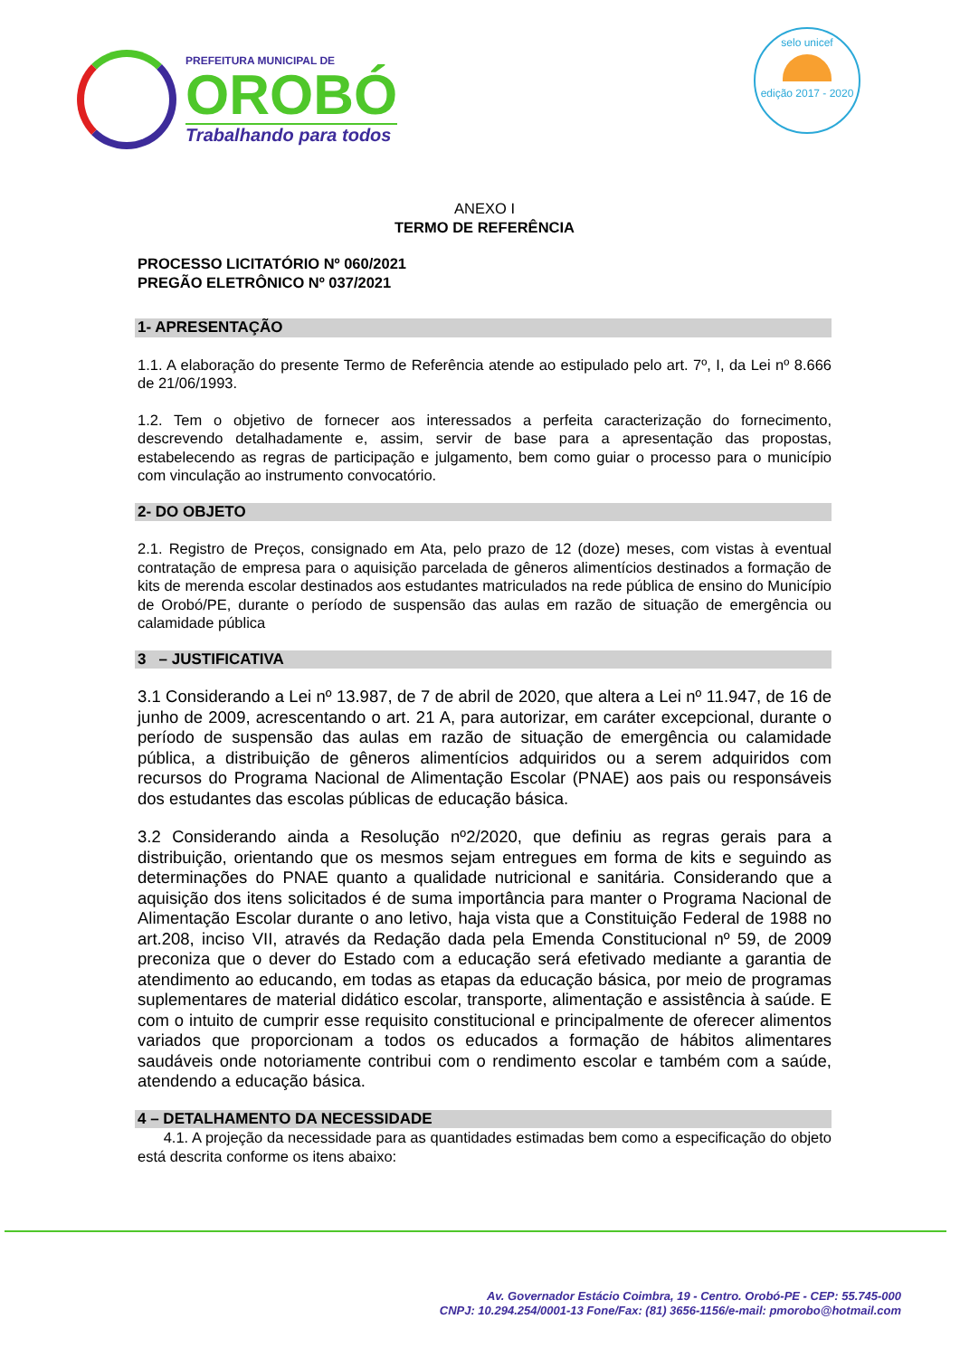PREFEITURA MUNICIPAL DE
OROBÓ
Trabalhando para todos
selo unicef
edição 2017 - 2020
ANEXO I
TERMO DE REFERÊNCIA
PROCESSO LICITATÓRIO Nº 060/2021
PREGÃO ELETRÔNICO Nº 037/2021
1- APRESENTAÇÃO
1.1. A elaboração do presente Termo de Referência atende ao estipulado pelo art. 7º, I, da Lei nº 8.666 de 21/06/1993.
1.2. Tem o objetivo de fornecer aos interessados a perfeita caracterização do fornecimento, descrevendo detalhadamente e, assim, servir de base para a apresentação das propostas, estabelecendo as regras de participação e julgamento, bem como guiar o processo para o município com vinculação ao instrumento convocatório.
2- DO OBJETO
2.1. Registro de Preços, consignado em Ata, pelo prazo de 12 (doze) meses, com vistas à eventual contratação de empresa para o aquisição parcelada de gêneros alimentícios destinados a formação de kits de merenda escolar destinados aos estudantes matriculados na rede pública de ensino do Município de Orobó/PE, durante o período de suspensão das aulas em razão de situação de emergência ou calamidade pública
3 – JUSTIFICATIVA
3.1 Considerando a Lei nº 13.987, de 7 de abril de 2020, que altera a Lei nº 11.947, de 16 de junho de 2009, acrescentando o art. 21 A, para autorizar, em caráter excepcional, durante o período de suspensão das aulas em razão de situação de emergência ou calamidade pública, a distribuição de gêneros alimentícios adquiridos ou a serem adquiridos com recursos do Programa Nacional de Alimentação Escolar (PNAE) aos pais ou responsáveis dos estudantes das escolas públicas de educação básica.
3.2 Considerando ainda a Resolução nº2/2020, que definiu as regras gerais para a distribuição, orientando que os mesmos sejam entregues em forma de kits e seguindo as determinações do PNAE quanto a qualidade nutricional e sanitária. Considerando que a aquisição dos itens solicitados é de suma importância para manter o Programa Nacional de Alimentação Escolar durante o ano letivo, haja vista que a Constituição Federal de 1988 no art.208, inciso VII, através da Redação dada pela Emenda Constitucional nº 59, de 2009 preconiza que o dever do Estado com a educação será efetivado mediante a garantia de atendimento ao educando, em todas as etapas da educação básica, por meio de programas suplementares de material didático escolar, transporte, alimentação e assistência à saúde. E com o intuito de cumprir esse requisito constitucional e principalmente de oferecer alimentos variados que proporcionam a todos os educados a formação de hábitos alimentares saudáveis onde notoriamente contribui com o rendimento escolar e também com a saúde, atendendo a educação básica.
4 – DETALHAMENTO DA NECESSIDADE
4.1. A projeção da necessidade para as quantidades estimadas bem como a especificação do objeto está descrita conforme os itens abaixo:
Av. Governador Estácio Coimbra, 19 - Centro. Orobó-PE - CEP: 55.745-000
CNPJ: 10.294.254/0001-13 Fone/Fax: (81) 3656-1156/e-mail: pmorobo@hotmail.com